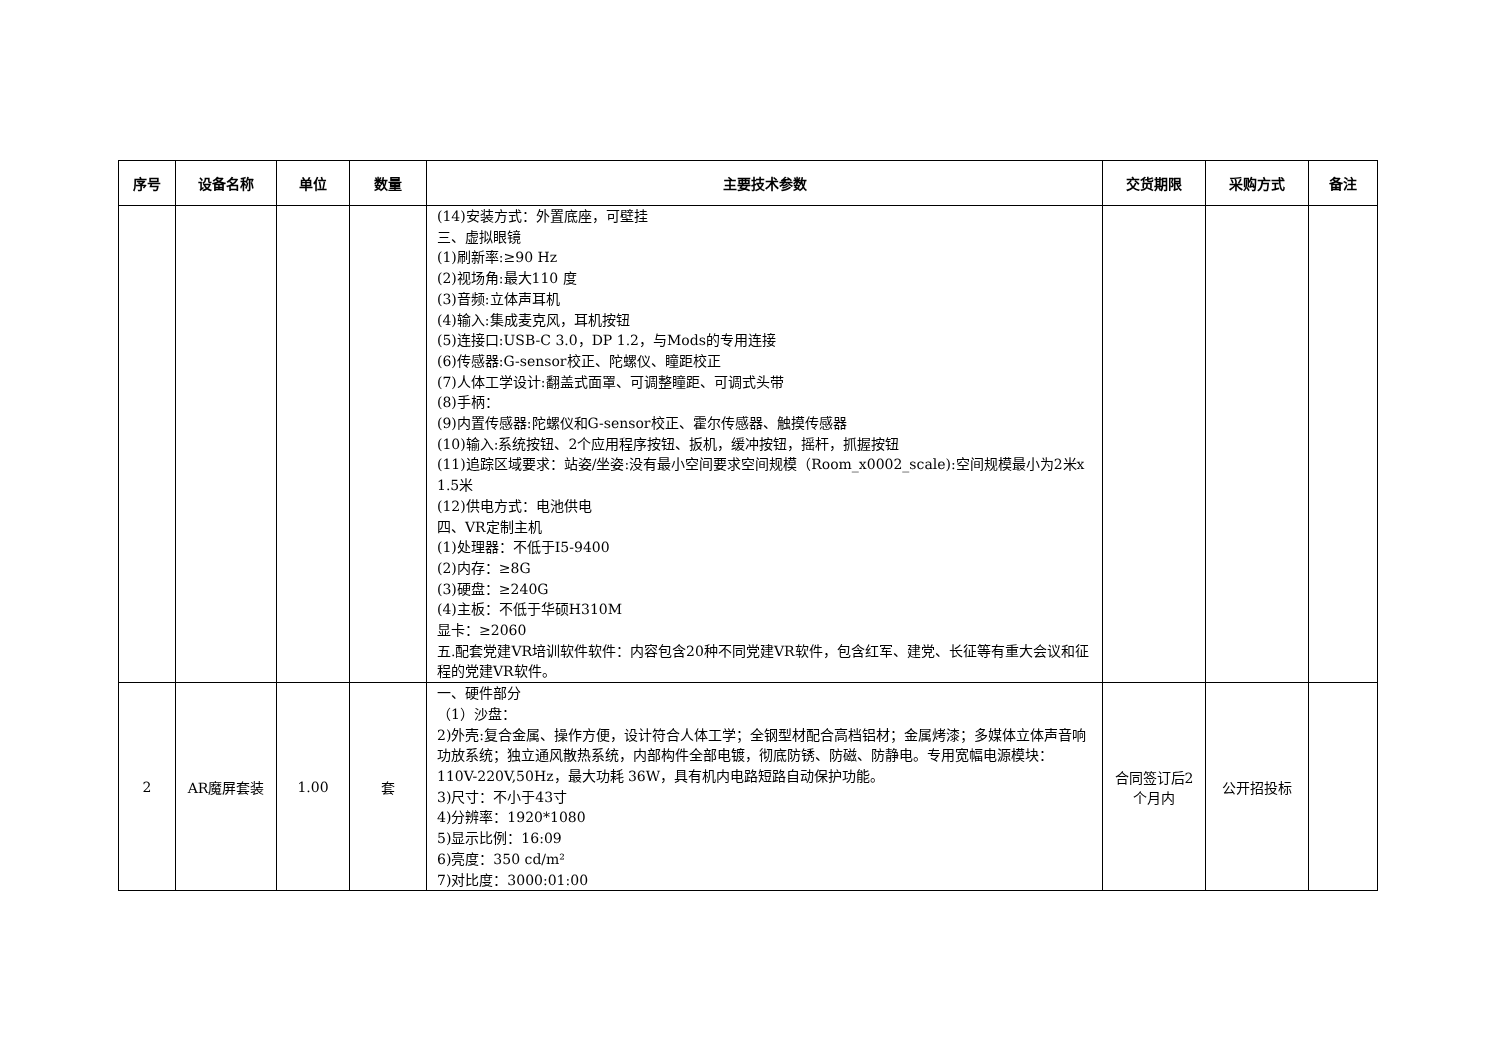| 序号 | 设备名称 | 单位 | 数量 | 主要技术参数 | 交货期限 | 采购方式 | 备注 |
| --- | --- | --- | --- | --- | --- | --- | --- |
| | | | | (14)安装方式：外置底座，可壁挂 三、虚拟眼镜 (1)刷新率:≥90 Hz (2)视场角:最大110 度 (3)音频:立体声耳机 (4)输入:集成麦克风，耳机按钮 (5)连接口:USB-C 3.0，DP 1.2，与Mods的专用连接 (6)传感器:G-sensor校正、陀螺仪、瞳距校正 (7)人体工学设计:翻盖式面罩、可调整瞳距、可调式头带 (8)手柄： (9)内置传感器:陀螺仪和G-sensor校正、霍尔传感器、触摸传感器 (10)输入:系统按钮、2个应用程序按钮、扳机，缓冲按钮，摇杆，抓握按钮 (11)追踪区域要求：站姿/坐姿:没有最小空间要求空间规模（Room_x0002_scale):空间规模最小为2米x 1.5米 (12)供电方式：电池供电 四、VR定制主机 (1)处理器：不低于I5-9400 (2)内存：≥8G (3)硬盘：≥240G (4)主板：不低于华硕H310M 显卡：≥2060 五.配套党建VR培训软件软件：内容包含20种不同党建VR软件，包含红军、建党、长征等有重大会议和征程的党建VR软件。 | | | |
| 2 | AR魔屏套装 | 1.00 | 套 | 一、硬件部分 （1）沙盘： 2)外壳:复合金属、操作方便，设计符合人体工学；全钢型材配合高档铝材；金属烤漆；多媒体立体声音响功放系统；独立通风散热系统，内部构件全部电镀，彻底防锈、防磁、防静电。专用宽幅电源模块：110V-220V,50Hz，最大功耗 36W，具有机内电路短路自动保护功能。 3)尺寸：不小于43寸 4)分辨率：1920*1080 5)显示比例：16:09 6)亮度：350 cd/m² 7)对比度：3000:01:00 | 合同签订后2个月内 | 公开招投标 | |